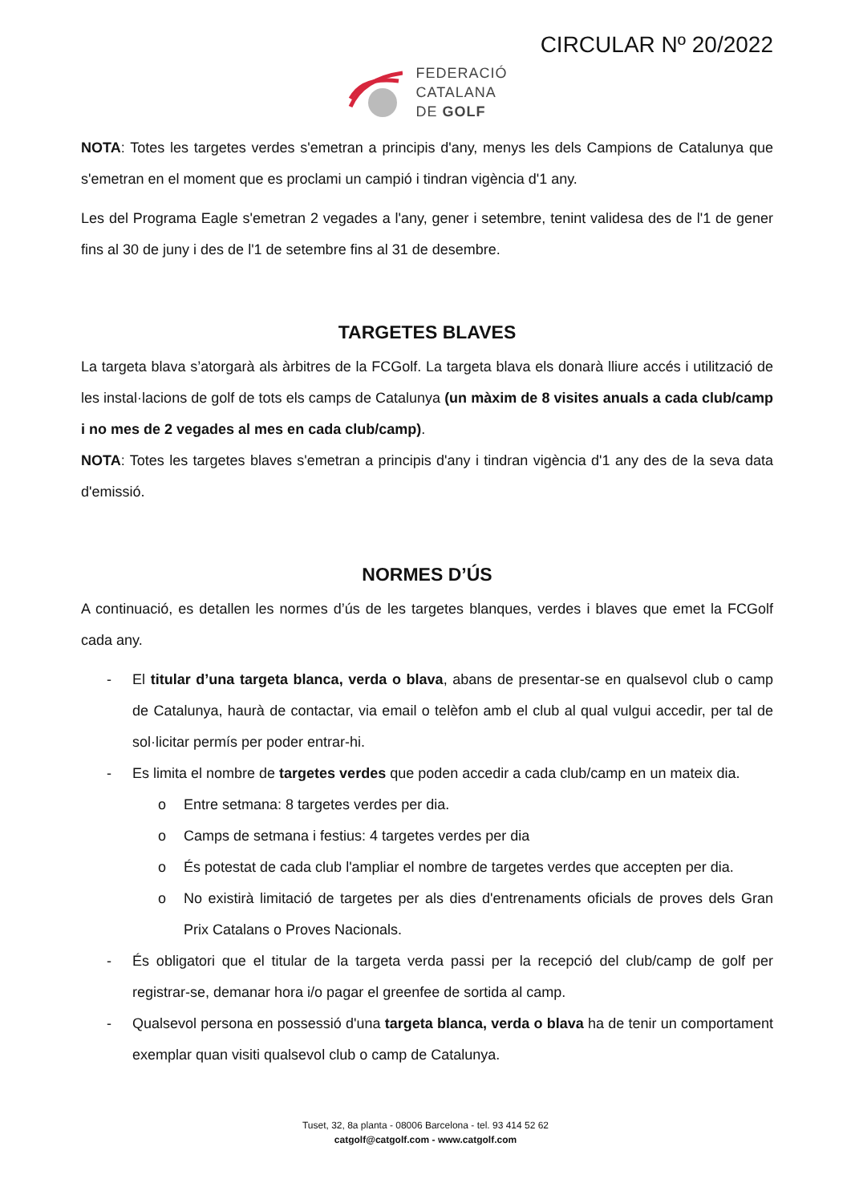CIRCULAR Nº 20/2022
FEDERACIÓ
CATALANA
DE GOLF
NOTA: Totes les targetes verdes s'emetran a principis d'any, menys les dels Campions de Catalunya que s'emetran en el moment que es proclami un campió i tindran vigència d'1 any.
Les del Programa Eagle s'emetran 2 vegades a l'any, gener i setembre, tenint validesa des de l'1 de gener fins al 30 de juny i des de l'1 de setembre fins al 31 de desembre.
TARGETES BLAVES
La targeta blava s’atorgarà als àrbitres de la FCGolf. La targeta blava els donarà lliure accés i utilització de les instal·lacions de golf de tots els camps de Catalunya (un màxim de 8 visites anuals a cada club/camp i no mes de 2 vegades al mes en cada club/camp).
NOTA: Totes les targetes blaves s'emetran a principis d'any i tindran vigència d'1 any des de la seva data d'emissió.
NORMES D’ÚS
A continuació, es detallen les normes d’ús de les targetes blanques, verdes i blaves que emet la FCGolf cada any.
- El titular d’una targeta blanca, verda o blava, abans de presentar-se en qualsevol club o camp de Catalunya, haurà de contactar, via email o telèfon amb el club al qual vulgui accedir, per tal de sol·licitar permís per poder entrar-hi.
- Es limita el nombre de targetes verdes que poden accedir a cada club/camp en un mateix dia.
o Entre setmana: 8 targetes verdes per dia.
o Camps de setmana i festius: 4 targetes verdes per dia
o És potestat de cada club l'ampliar el nombre de targetes verdes que accepten per dia.
o No existirà limitació de targetes per als dies d'entrenaments oficials de proves dels Gran Prix Catalans o Proves Nacionals.
- És obligatori que el titular de la targeta verda passi per la recepció del club/camp de golf per registrar-se, demanar hora i/o pagar el greenfee de sortida al camp.
- Qualsevol persona en possessió d'una targeta blanca, verda o blava ha de tenir un comportament exemplar quan visiti qualsevol club o camp de Catalunya.
Tuset, 32, 8a planta - 08006 Barcelona - tel. 93 414 52 62
catgolf@catgolf.com - www.catgolf.com